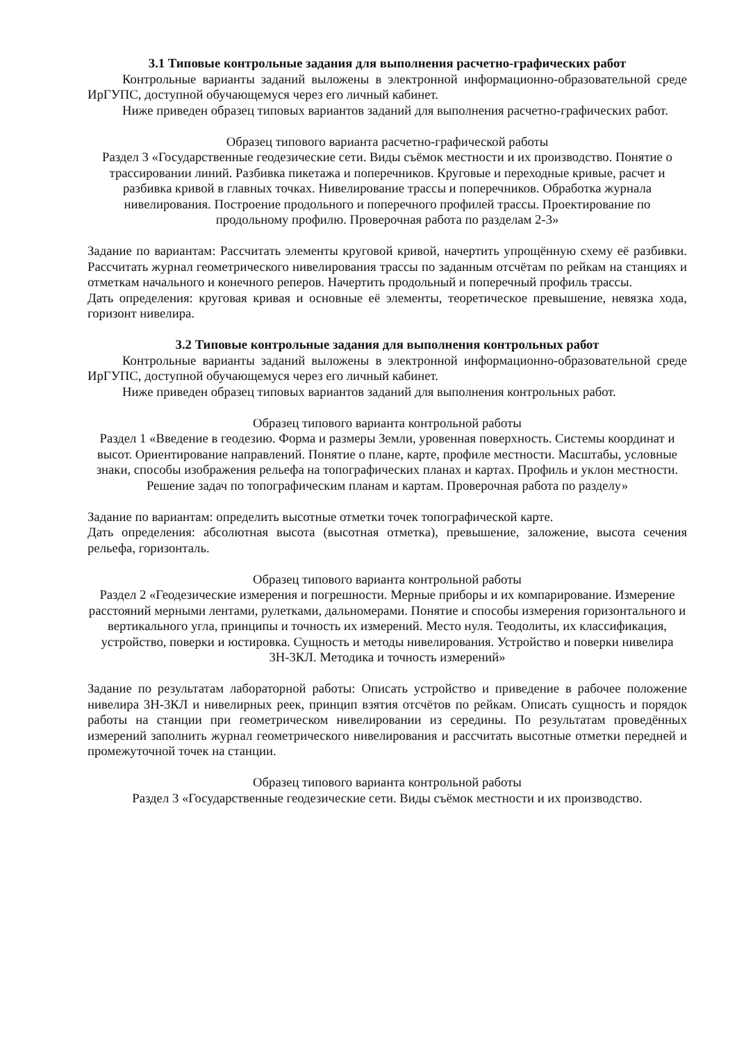3.1 Типовые контрольные задания для выполнения расчетно-графических работ
Контрольные варианты заданий выложены в электронной информационно-образовательной среде ИрГУПС, доступной обучающемуся через его личный кабинет.
Ниже приведен образец типовых вариантов заданий для выполнения расчетно-графических работ.
Образец типового варианта расчетно-графической работы
Раздел 3 «Государственные геодезические сети. Виды съёмок местности и их производство. Понятие о трассировании линий. Разбивка пикетажа и поперечников. Круговые и переходные кривые, расчет и разбивка кривой в главных точках. Нивелирование трассы и поперечников. Обработка журнала нивелирования. Построение продольного и поперечного профилей трассы. Проектирование по продольному профилю. Проверочная работа по разделам 2-3»
Задание по вариантам: Рассчитать элементы круговой кривой, начертить упрощённую схему её разбивки. Рассчитать журнал геометрического нивелирования трассы по заданным отсчётам по рейкам на станциях и отметкам начального и конечного реперов. Начертить продольный и поперечный профиль трассы.
Дать определения: круговая кривая и основные её элементы, теоретическое превышение, невязка хода, горизонт нивелира.
3.2 Типовые контрольные задания для выполнения контрольных работ
Контрольные варианты заданий выложены в электронной информационно-образовательной среде ИрГУПС, доступной обучающемуся через его личный кабинет.
Ниже приведен образец типовых вариантов заданий для выполнения контрольных работ.
Образец типового варианта контрольной работы
Раздел 1 «Введение в геодезию. Форма и размеры Земли, уровенная поверхность. Системы координат и высот. Ориентирование направлений. Понятие о плане, карте, профиле местности. Масштабы, условные знаки, способы изображения рельефа на топографических планах и картах. Профиль и уклон местности. Решение задач по топографическим планам и картам. Проверочная работа по разделу»
Задание по вариантам: определить высотные отметки точек топографической карте.
Дать определения: абсолютная высота (высотная отметка), превышение, заложение, высота сечения рельефа, горизонталь.
Образец типового варианта контрольной работы
Раздел 2 «Геодезические измерения и погрешности. Мерные приборы и их компарирование. Измерение расстояний мерными лентами, рулетками, дальномерами. Понятие и способы измерения горизонтального и вертикального угла, принципы и точность их измерений. Место нуля. Теодолиты, их классификация, устройство, поверки и юстировка. Сущность и методы нивелирования. Устройство и поверки нивелира 3Н-3КЛ. Методика и точность измерений»
Задание по результатам лабораторной работы: Описать устройство и приведение в рабочее положение нивелира 3Н-3КЛ и нивелирных реек, принцип взятия отсчётов по рейкам. Описать сущность и порядок работы на станции при геометрическом нивелировании из середины. По результатам проведённых измерений заполнить журнал геометрического нивелирования и рассчитать высотные отметки передней и промежуточной точек на станции.
Образец типового варианта контрольной работы
Раздел 3 «Государственные геодезические сети. Виды съёмок местности и их производство.